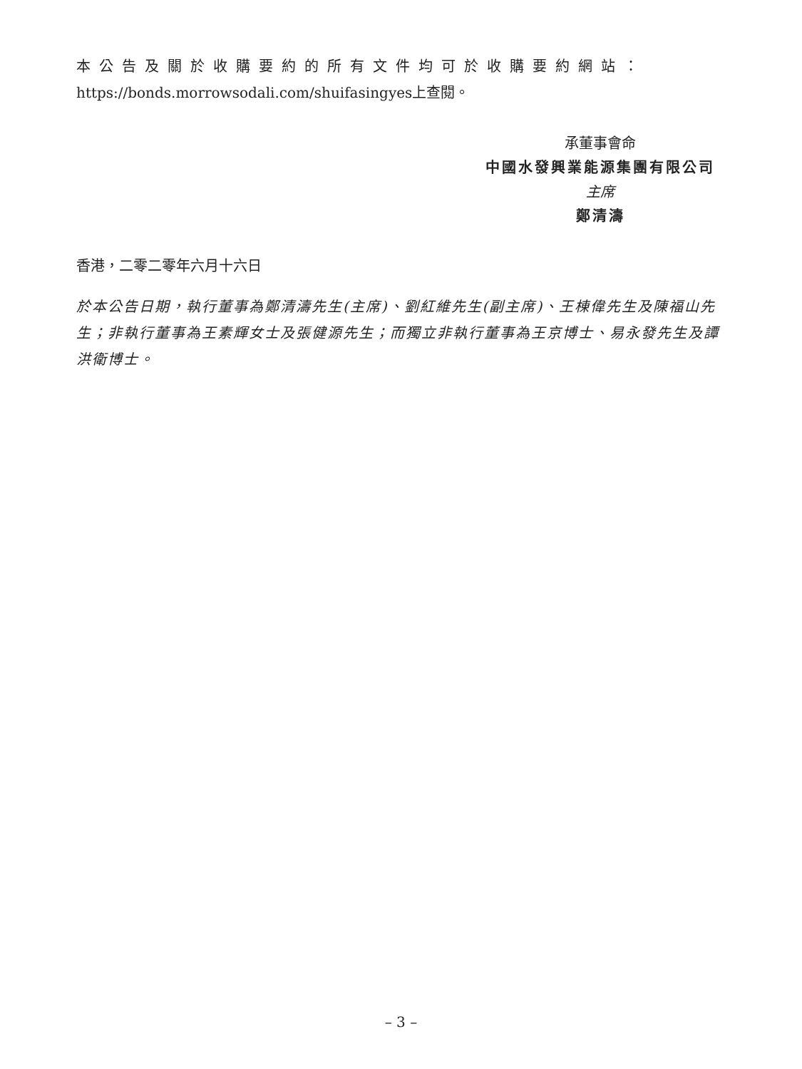本公告及關於收購要約的所有文件均可於收購要約網站：
https://bonds.morrowsodali.com/shuifasingyes上查閱。
承董事會命
中國水發興業能源集團有限公司
主席
鄭清濤
香港，二零二零年六月十六日
於本公告日期，執行董事為鄭清濤先生(主席)、劉紅維先生(副主席)、王棟偉先生及陳福山先生；非執行董事為王素輝女士及張健源先生；而獨立非執行董事為王京博士、易永發先生及譚洪衛博士。
– 3 –